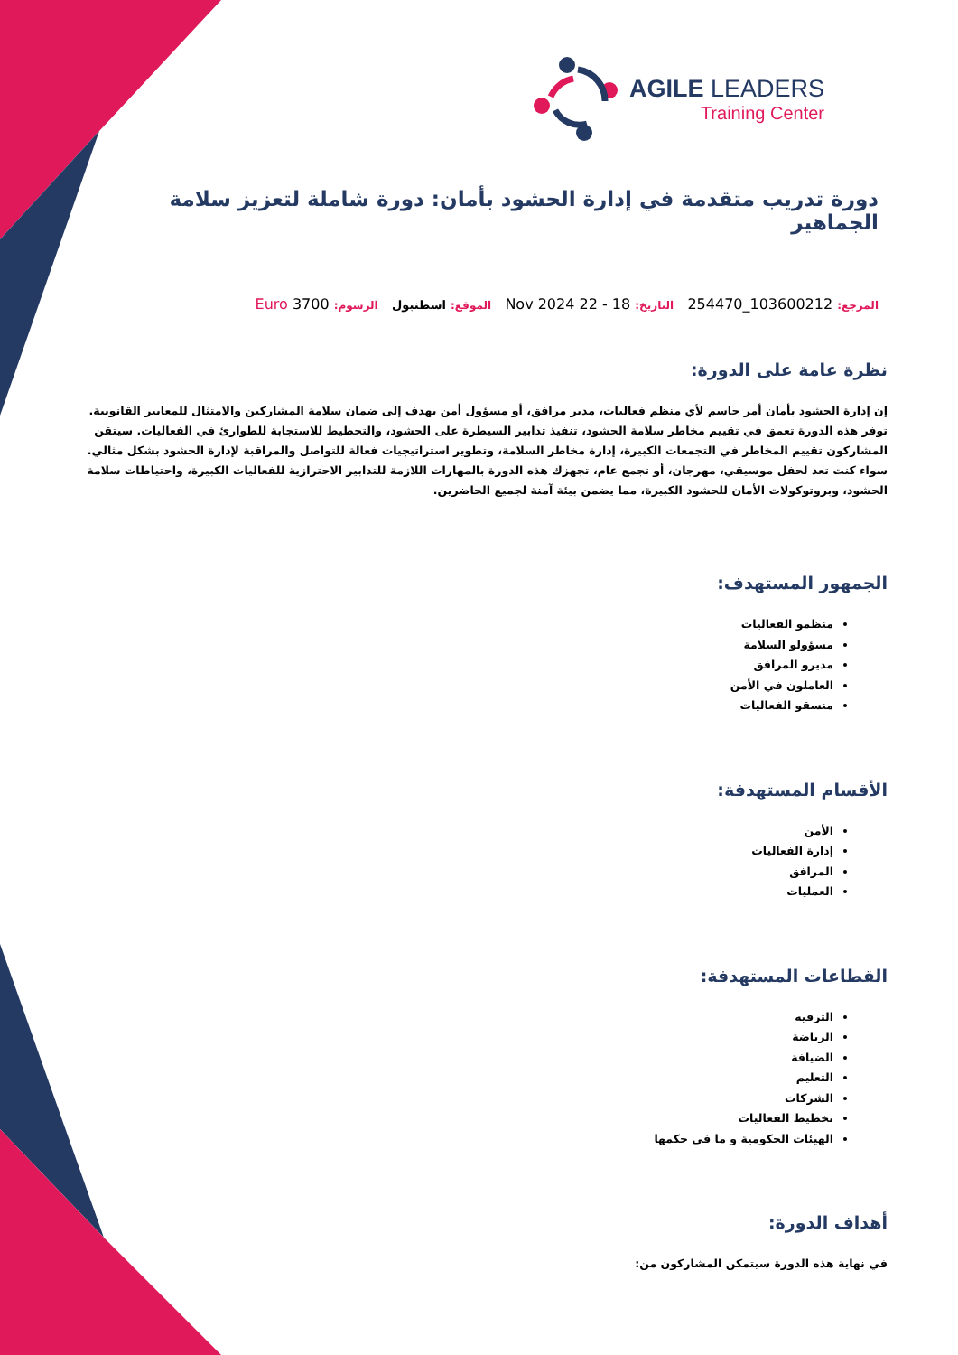AGILE LEADERS
Training Center
دورة تدريب متقدمة في إدارة الحشود بأمان: دورة شاملة لتعزيز سلامة الجماهير
المرجع: 103600212_254470 التاريخ: 18 - 22 Nov 2024 الموقع: اسطنبول الرسوم: 3700 Euro
نظرة عامة على الدورة:
إن إدارة الحشود بأمان أمر حاسم لأي منظم فعاليات، مدير مرافق، أو مسؤول أمن يهدف إلى ضمان سلامة المشاركين والامتثال للمعايير القانونية. توفر هذه الدورة تعمق في تقييم مخاطر سلامة الحشود، تنفيذ تدابير السيطرة على الحشود، والتخطيط للاستجابة للطوارئ في الفعاليات. سيتقن المشاركون تقييم المخاطر في التجمعات الكبيرة، إدارة مخاطر السلامة، وتطوير استراتيجيات فعالة للتواصل والمراقبة لإدارة الحشود بشكل مثالي. سواء كنت تعد لحفل موسيقي، مهرجان، أو تجمع عام، تجهزك هذه الدورة بالمهارات اللازمة للتدابير الاحترازية للفعاليات الكبيرة، واحتياطات سلامة الحشود، وبروتوكولات الأمان للحشود الكبيرة، مما يضمن بيئة آمنة لجميع الحاضرين.
الجمهور المستهدف:
منظمو الفعاليات
مسؤولو السلامة
مديرو المرافق
العاملون في الأمن
منسقو الفعاليات
الأقسام المستهدفة:
الأمن
إدارة الفعاليات
المرافق
العمليات
القطاعات المستهدفة:
الترفيه
الرياضة
الضيافة
التعليم
الشركات
تخطيط الفعاليات
الهيئات الحكومية و ما في حكمها
أهداف الدورة:
في نهاية هذه الدورة سيتمكن المشاركون من: